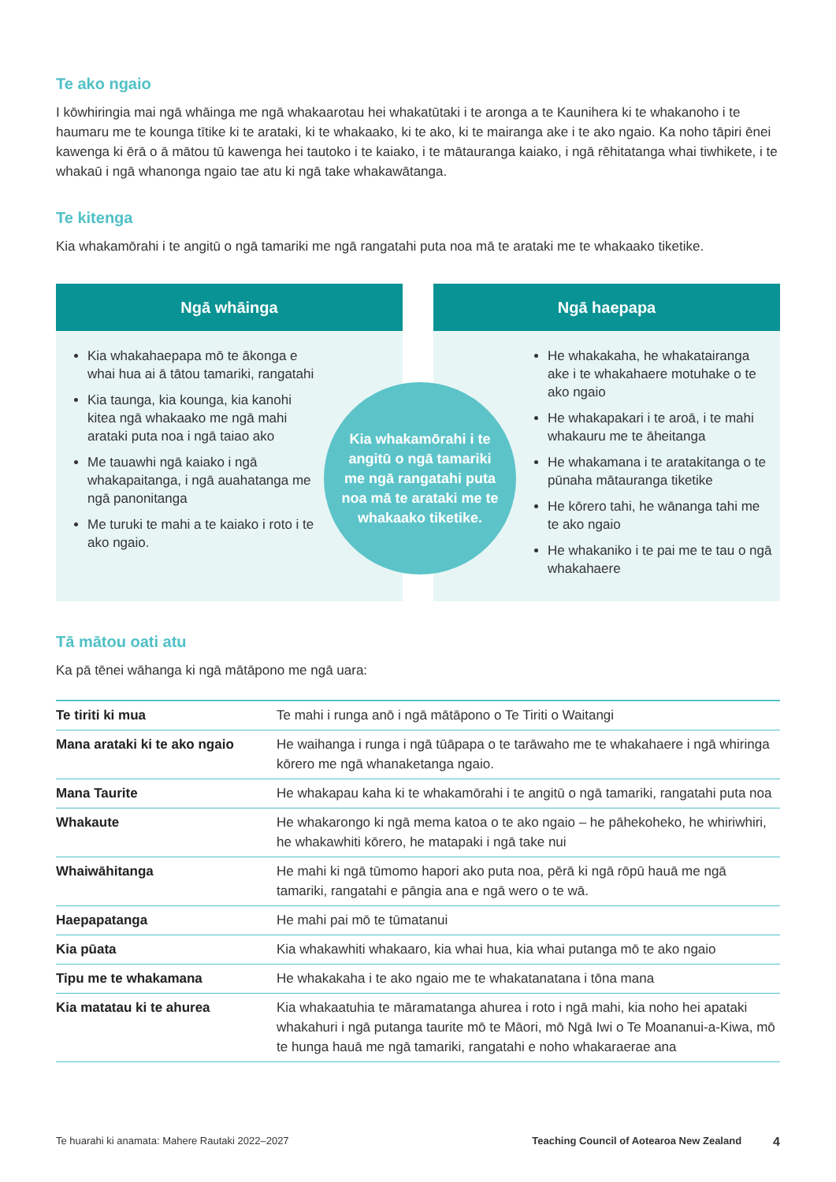Te ako ngaio
I kōwhiringia mai ngā whāinga me ngā whakaarotau hei whakatūtaki i te aronga a te Kaunihera ki te whakanoho i te haumaru me te kounga tītike ki te arataki, ki te whakaako, ki te ako, ki te mairanga ake i te ako ngaio. Ka noho tāpiri ēnei kawenga ki ērā o ā mātou tū kawenga hei tautoko i te kaiako, i te mātauranga kaiako, i ngā rēhitatanga whai tiwhikete, i te whakaū i ngā whanonga ngaio tae atu ki ngā take whakawātanga.
Te kitenga
Kia whakamōrahi i te angitū o ngā tamariki me ngā rangatahi puta noa mā te arataki me te whakaako tiketike.
Ngā whāinga
Kia whakahaepapa mō te ākonga e whai hua ai ā tātou tamariki, rangatahi
Kia taunga, kia kounga, kia kanohi kitea ngā whakaako me ngā mahi arataki puta noa i ngā taiao ako
Me tauawhi ngā kaiako i ngā whakapaitanga, i ngā auahatanga me ngā panonitanga
Me turuki te mahi a te kaiako i roto i te ako ngaio.
Kia whakamōrahi i te angitū o ngā tamariki me ngā rangatahi puta noa mā te arataki me te whakaako tiketike.
Ngā haepapa
He whakakaha, he whakatairanga ake i te whakahaere motuhake o te ako ngaio
He whakapakari i te aroā, i te mahi whakauru me te āheitanga
He whakamana i te aratakitanga o te pūnaha mātauranga tiketike
He kōrero tahi, he wānanga tahi me te ako ngaio
He whakaniko i te pai me te tau o ngā whakahaere
Tā mātou oati atu
Ka pā tēnei wāhanga ki ngā mātāpono me ngā uara:
| Te tiriti ki mua | Te mahi i runga anō i ngā mātāpono o Te Tiriti o Waitangi |
| Mana arataki ki te ako ngaio | He waihanga i runga i ngā tūāpapa o te tarāwaho me te whakahaere i ngā whiringa kōrero me ngā whanaketanga ngaio. |
| Mana Taurite | He whakapau kaha ki te whakamōrahi i te angitū o ngā tamariki, rangatahi puta noa |
| Whakaute | He whakarongo ki ngā mema katoa o te ako ngaio – he pāhekoheko, he whiriwhiri, he whakawhiti kōrero, he matapaki i ngā take nui |
| Whaiwāhitanga | He mahi ki ngā tūmomo hapori ako puta noa, pērā ki ngā rōpū hauā me ngā tamariki, rangatahi e pāngia ana e ngā wero o te wā. |
| Haepapatanga | He mahi pai mō te tūmatanui |
| Kia pūata | Kia whakawhiti whakaaro, kia whai hua, kia whai putanga mō te ako ngaio |
| Tipu me te whakamana | He whakakaha i te ako ngaio me te whakatanatana i tōna mana |
| Kia matatau ki te ahurea | Kia whakaatuhia te māramatanga ahurea i roto i ngā mahi, kia noho hei apataki whakahuri i ngā putanga taurite mō te Māori, mō Ngā Iwi o Te Moananui-a-Kiwa, mō te hunga hauā me ngā tamariki, rangatahi e noho whakaraerae ana |
Te huarahi ki anamata: Mahere Rautaki 2022–2027 Teaching Council of Aotearoa New Zealand 4